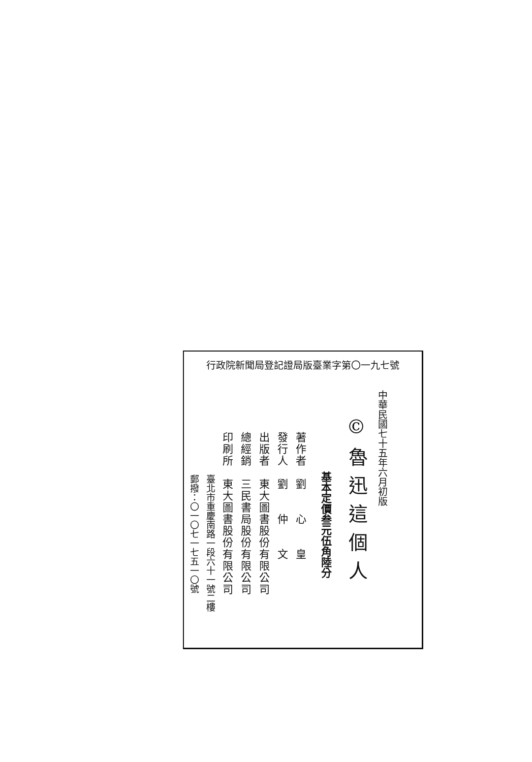行政院新聞局登記證局版臺業字第〇一九七號
中華民國七十五年六月初版
©魯迅這個人
基本定價叁元伍角陸分
著作者　劉　　心　　皇
發行人　劉　　仲　　文
出版者　東大圖書股份有限公司
總經銷　三民書局股份有限公司
印刷所　東大圖書股份有限公司
臺北市重慶南路一段六十一號二樓
郵撥：〇一〇七一七五一〇號